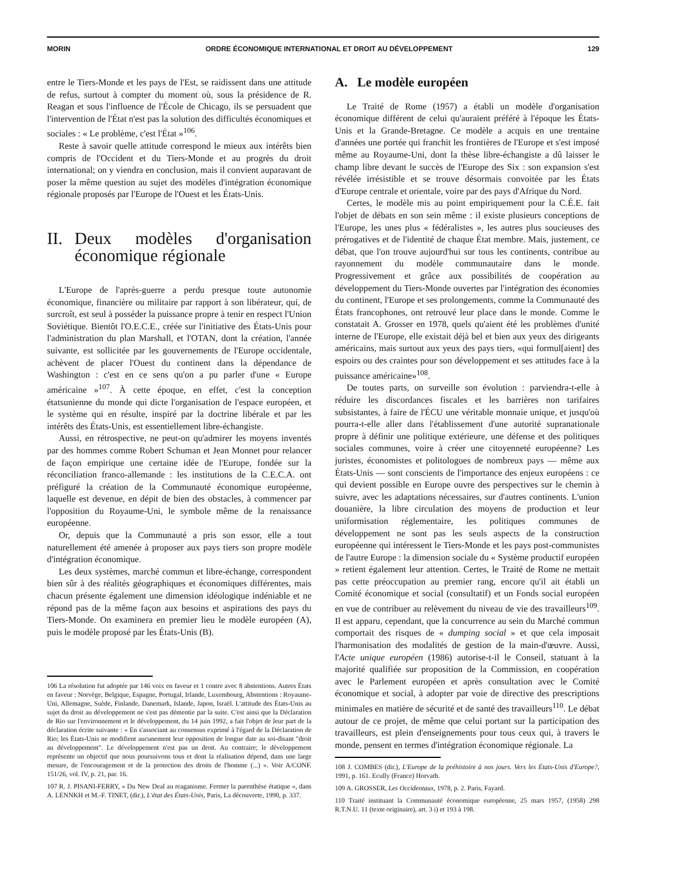MORIN ORDRE ÉCONOMIQUE INTERNATIONAL ET DROIT AU DÉVELOPPEMENT 129
entre le Tiers-Monde et les pays de l'Est, se raidissent dans une attitude de refus, surtout à compter du moment où, sous la présidence de R. Reagan et sous l'influence de l'École de Chicago, ils se persuadent que l'intervention de l'État n'est pas la solution des difficultés économiques et sociales : « Le problème, c'est l'État »<sup>106</sup>.
Reste à savoir quelle attitude correspond le mieux aux intérêts bien compris de l'Occident et du Tiers-Monde et au progrès du droit international; on y viendra en conclusion, mais il convient auparavant de poser la même question au sujet des modèles d'intégration économique régionale proposés par l'Europe de l'Ouest et les États-Unis.
II. Deux modèles d'organisation économique régionale
L'Europe de l'après-guerre a perdu presque toute autonomie économique, financière ou militaire par rapport à son libérateur, qui, de surcroît, est seul à posséder la puissance propre à tenir en respect l'Union Soviétique. Bientôt l'O.E.C.E., créée sur l'initiative des États-Unis pour l'administration du plan Marshall, et l'OTAN, dont la création, l'année suivante, est sollicitée par les gouvernements de l'Europe occidentale, achèvent de placer l'Ouest du continent dans la dépendance de Washington : c'est en ce sens qu'on a pu parler d'une « Europe américaine »<sup>107</sup>. À cette époque, en effet, c'est la conception étatsunienne du monde qui dicte l'organisation de l'espace européen, et le système qui en résulte, inspiré par la doctrine libérale et par les intérêts des États-Unis, est essentiellement libre-échangiste.
Aussi, en rétrospective, ne peut-on qu'admirer les moyens inventés par des hommes comme Robert Schuman et Jean Monnet pour relancer de façon empirique une certaine idée de l'Europe, fondée sur la réconciliation franco-allemande : les institutions de la C.E.C.A. ont préfiguré la création de la Communauté économique européenne, laquelle est devenue, en dépit de bien des obstacles, à commencer par l'opposition du Royaume-Uni, le symbole même de la renaissance européenne.
Or, depuis que la Communauté a pris son essor, elle a tout naturellement été amenée à proposer aux pays tiers son propre modèle d'intégration économique.
Les deux systèmes, marché commun et libre-échange, correspondent bien sûr à des réalités géographiques et économiques différentes, mais chacun présente également une dimension idéologique indéniable et ne répond pas de la même façon aux besoins et aspirations des pays du Tiers-Monde. On examinera en premier lieu le modèle européen (A), puis le modèle proposé par les États-Unis (B).
106 La résolution fut adoptée par 146 voix en faveur et 1 contre avec 8 abstentions. Autres États en faveur : Norvège, Belgique, Espagne, Portugal, Irlande, Luxembourg, Abstentions : Royaume-Uni, Allemagne, Suède, Finlande, Danemark, Islande, Japon, Israël. L'attitude des États-Unis au sujet du droit au développement ne s'est pas démentie par la suite. C'est ainsi que la Déclaration de Rio sur l'environnement et le développement, du 14 juin 1992, a fait l'objet de leur part de la déclaration écrite suivante : « En s'associant au consensus exprimé à l'égard de la Déclaration de Rio; les États-Unis ne modifient aucunement leur opposition de longue date au soi-disant "droit au développement". Le développement n'est pas un droit. Au contraire; le développement représente un objectif que nous poursuivons tous et dont la réalisation dépend, dans une large mesure, de l'encouragement et de la protection des droits de l'homme (...) ». Voir A/CONF. 151/26, vol. IV, p. 21, par. 16.
107 R. J. PISANI-FERRY, « Du New Deal au reaganisme. Fermer la parenthèse étatique », dans A. LENNKH et M.-F. TINET, (dir.), L'état des États-Unis, Paris, La découverte, 1990, p. 337.
A. Le modèle européen
Le Traité de Rome (1957) a établi un modèle d'organisation économique différent de celui qu'auraient préféré à l'époque les États-Unis et la Grande-Bretagne. Ce modèle a acquis en une trentaine d'années une portée qui franchit les frontières de l'Europe et s'est imposé même au Royaume-Uni, dont la thèse libre-échangiste a dû laisser le champ libre devant le succès de l'Europe des Six : son expansion s'est révélée irrésistible et se trouve désormais convoitée par les États d'Europe centrale et orientale, voire par des pays d'Afrique du Nord.
Certes, le modèle mis au point empiriquement pour la C.É.E. fait l'objet de débats en son sein même : il existe plusieurs conceptions de l'Europe, les unes plus « fédéralistes », les autres plus soucieuses des prérogatives et de l'identité de chaque État membre. Mais, justement, ce débat, que l'on trouve aujourd'hui sur tous les continents, contribue au rayonnement du modèle communautaire dans le monde. Progressivement et grâce aux possibilités de coopération au développement du Tiers-Monde ouvertes par l'intégration des économies du continent, l'Europe et ses prolongements, comme la Communauté des États francophones, ont retrouvé leur place dans le monde. Comme le constatait A. Grosser en 1978, quels qu'aient été les problèmes d'unité interne de l'Europe, elle existait déjà bel et bien aux yeux des dirigeants américains, mais surtout aux yeux des pays tiers, «qui formul[aient] des espoirs ou des craintes pour son développement et ses attitudes face à la puissance américaine»<sup>108</sup>.
De toutes parts, on surveille son évolution : parviendra-t-elle à réduire les discordances fiscales et les barrières non tarifaires subsistantes, à faire de l'ÉCU une véritable monnaie unique, et jusqu'où pourra-t-elle aller dans l'établissement d'une autorité supranationale propre à définir une politique extérieure, une défense et des politiques sociales communes, voire à créer une citoyenneté européenne? Les juristes, économistes et politologues de nombreux pays — même aux États-Unis — sont conscients de l'importance des enjeux européens : ce qui devient possible en Europe ouvre des perspectives sur le chemin à suivre, avec les adaptations nécessaires, sur d'autres continents. L'union douanière, la libre circulation des moyens de production et leur uniformisation réglementaire, les politiques communes de développement ne sont pas les seuls aspects de la construction européenne qui intéressent le Tiers-Monde et les pays post-communistes de l'autre Europe : la dimension sociale du « Système productif européen » retient également leur attention. Certes, le Traité de Rome ne mettait pas cette préoccupation au premier rang, encore qu'il ait établi un Comité économique et social (consultatif) et un Fonds social européen en vue de contribuer au relèvement du niveau de vie des travailleurs<sup>109</sup>. Il est apparu, cependant, que la concurrence au sein du Marché commun comportait des risques de « dumping social » et que cela imposait l'harmonisation des modalités de gestion de la main-d'œuvre. Aussi, l'Acte unique européen (1986) autorise-t-il le Conseil, statuant à la majorité qualifiée sur proposition de la Commission, en coopération avec le Parlement européen et après consultation avec le Comité économique et social, à adopter par voie de directive des prescriptions minimales en matière de sécurité et de santé des travailleurs<sup>110</sup>. Le débat autour de ce projet, de même que celui portant sur la participation des travailleurs, est plein d'enseignements pour tous ceux qui, à travers le monde, pensent en termes d'intégration économique régionale. La
108 J. COMBES (dir.), L'Europe de la préhistoire à nos jours. Vers les États-Unis d'Europe?, 1991, p. 161. Ecully (France) Horvath.
109 A. GROSSER, Les Occidentaux, 1978, p. 2. Paris, Fayard.
110 Traité instituant la Communauté économique européenne, 25 mars 1957, (1958) 298 R.T.N.U. 11 (texte originaire), art. 3 i) et 193 à 198.